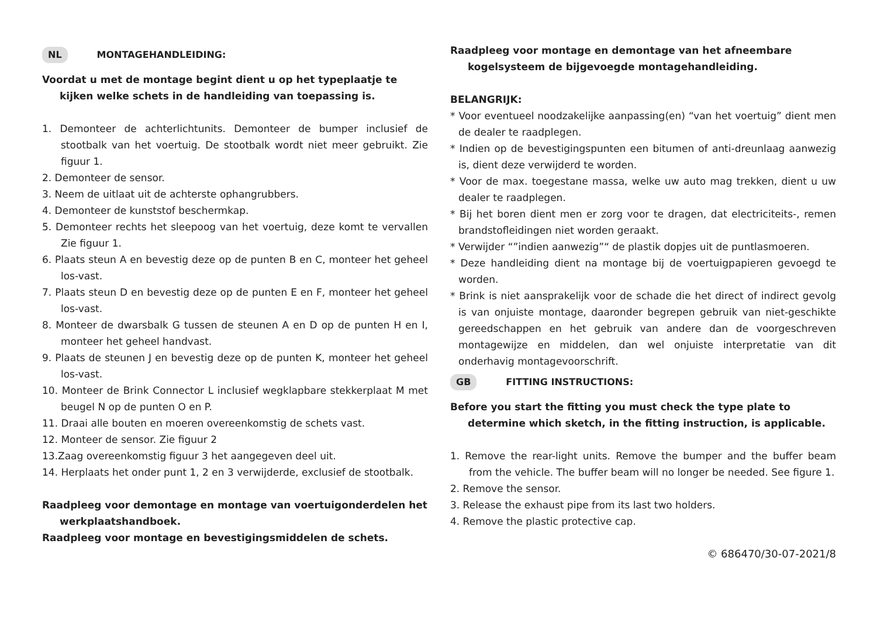NL MONTAGEHANDLEIDING:
Voordat u met de montage begint dient u op het typeplaatje te kijken welke schets in de handleiding van toepassing is.
1. Demonteer de achterlichtunits. Demonteer de bumper inclusief de stootbalk van het voertuig. De stootbalk wordt niet meer gebruikt. Zie figuur 1.
2. Demonteer de sensor.
3. Neem de uitlaat uit de achterste ophangrubbers.
4. Demonteer de kunststof beschermkap.
5. Demonteer rechts het sleepoog van het voertuig, deze komt te vervallen Zie figuur 1.
6. Plaats steun A en bevestig deze op de punten B en C, monteer het geheel los-vast.
7. Plaats steun D en bevestig deze op de punten E en F, monteer het geheel los-vast.
8. Monteer de dwarsbalk G tussen de steunen A en D op de punten H en I, monteer het geheel handvast.
9. Plaats de steunen J en bevestig deze op de punten K, monteer het geheel los-vast.
10. Monteer de Brink Connector L inclusief wegklapbare stekkerplaat M met beugel N op de punten O en P.
11. Draai alle bouten en moeren overeenkomstig de schets vast.
12. Monteer de sensor. Zie figuur 2
13.Zaag overeenkomstig figuur 3 het aangegeven deel uit.
14. Herplaats het onder punt 1, 2 en 3 verwijderde, exclusief de stootbalk.
Raadpleeg voor demontage en montage van voertuigonderdelen het werkplaatshandboek.
Raadpleeg voor montage en bevestigingsmiddelen de schets.
Raadpleeg voor montage en demontage van het afneembare kogelsysteem de bijgevoegde montagehandleiding.
BELANGRIJK:
* Voor eventueel noodzakelijke aanpassing(en) “van het voertuig” dient men de dealer te raadplegen.
* Indien op de bevestigingspunten een bitumen of anti-dreunlaag aanwezig is, dient deze verwijderd te worden.
* Voor de max. toegestane massa, welke uw auto mag trekken, dient u uw dealer te raadplegen.
* Bij het boren dient men er zorg voor te dragen, dat electriciteits-, remen brandstofleidingen niet worden geraakt.
* Verwijder “”indien aanwezig”“ de plastik dopjes uit de puntlasmoeren.
* Deze handleiding dient na montage bij de voertuigpapieren gevoegd te worden.
* Brink is niet aansprakelijk voor de schade die het direct of indirect gevolg is van onjuiste montage, daaronder begrepen gebruik van niet-geschikte gereedschappen en het gebruik van andere dan de voorgeschreven montagewijze en middelen, dan wel onjuiste interpretatie van dit onderhavig montagevoorschrift.
GB FITTING INSTRUCTIONS:
Before you start the fitting you must check the type plate to determine which sketch, in the fitting instruction, is applicable.
1. Remove the rear-light units. Remove the bumper and the buffer beam from the vehicle. The buffer beam will no longer be needed. See figure 1.
2. Remove the sensor.
3. Release the exhaust pipe from its last two holders.
4. Remove the plastic protective cap.
© 686470/30-07-2021/8